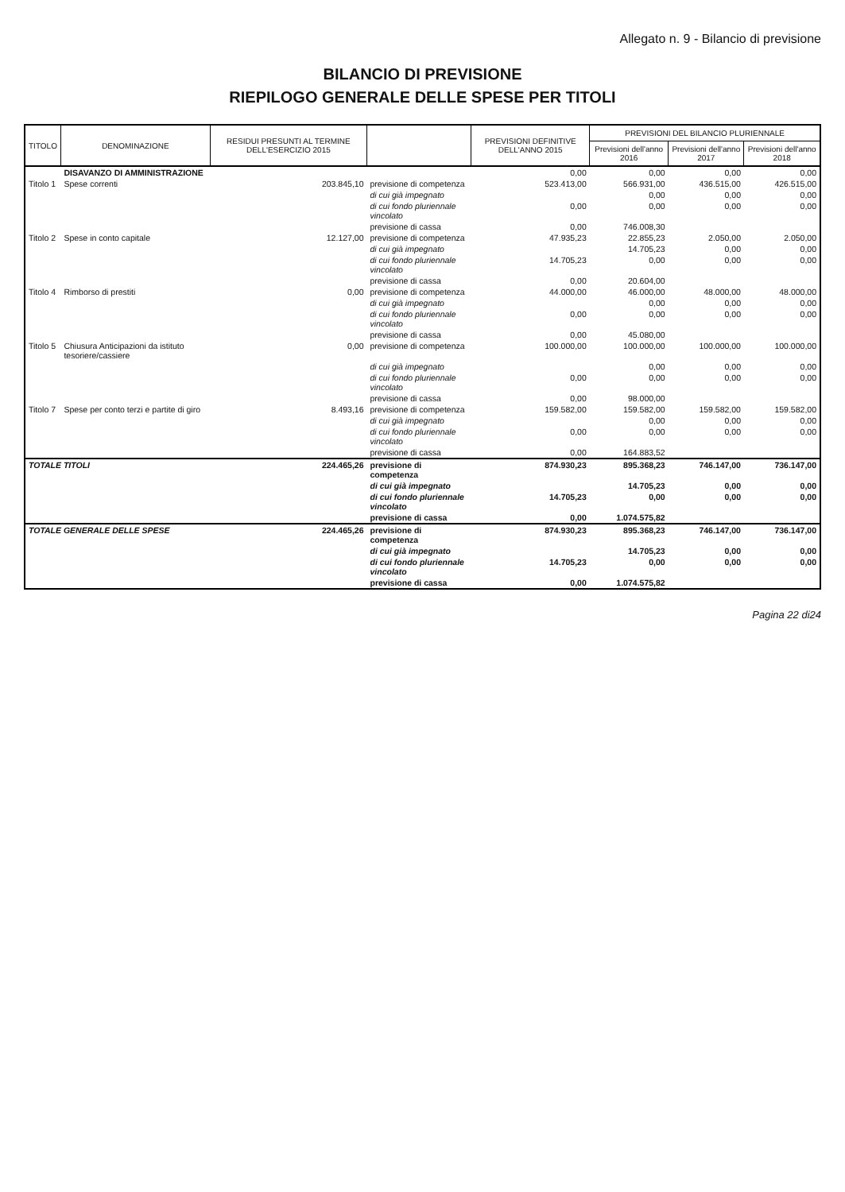Allegato n. 9 - Bilancio di previsione
BILANCIO DI PREVISIONE
RIEPILOGO GENERALE DELLE SPESE PER TITOLI
| TITOLO | DENOMINAZIONE | RESIDUI PRESUNTI AL TERMINE DELL'ESERCIZIO 2015 | | PREVISIONI DEFINITIVE DELL'ANNO 2015 | PREVISIONI DEL BILANCIO PLURIENNALE | | |
| --- | --- | --- | --- | --- | --- | --- | --- |
| | | | | | Previsioni dell'anno 2016 | Previsioni dell'anno 2017 | Previsioni dell'anno 2018 |
| | DISAVANZO DI AMMINISTRAZIONE | | | 0,00 | 0,00 | 0,00 | 0,00 |
| Titolo 1 | Spese correnti | 203.845,10 | previsione di competenza | 523.413,00 | 566.931,00 | 436.515,00 | 426.515,00 |
| | | | di cui già impegnato | | 0,00 | 0,00 | 0,00 |
| | | | di cui fondo pluriennale vincolato | 0,00 | 0,00 | 0,00 | 0,00 |
| | | | previsione di cassa | 0,00 | 746.008,30 | | |
| Titolo 2 | Spese in conto capitale | 12.127,00 | previsione di competenza | 47.935,23 | 22.855,23 | 2.050,00 | 2.050,00 |
| | | | di cui già impegnato | | 14.705,23 | 0,00 | 0,00 |
| | | | di cui fondo pluriennale vincolato | 14.705,23 | 0,00 | 0,00 | 0,00 |
| | | | previsione di cassa | 0,00 | 20.604,00 | | |
| Titolo 4 | Rimborso di prestiti | 0,00 | previsione di competenza | 44.000,00 | 46.000,00 | 48.000,00 | 48.000,00 |
| | | | di cui già impegnato | | 0,00 | 0,00 | 0,00 |
| | | | di cui fondo pluriennale vincolato | 0,00 | 0,00 | 0,00 | 0,00 |
| | | | previsione di cassa | 0,00 | 45.080,00 | | |
| Titolo 5 | Chiusura Anticipazioni da istituto tesoriere/cassiere | 0,00 | previsione di competenza | 100.000,00 | 100.000,00 | 100.000,00 | 100.000,00 |
| | | | di cui già impegnato | | 0,00 | 0,00 | 0,00 |
| | | | di cui fondo pluriennale vincolato | 0,00 | 0,00 | 0,00 | 0,00 |
| | | | previsione di cassa | 0,00 | 98.000,00 | | |
| Titolo 7 | Spese per conto terzi e partite di giro | 8.493,16 | previsione di competenza | 159.582,00 | 159.582,00 | 159.582,00 | 159.582,00 |
| | | | di cui già impegnato | | 0,00 | 0,00 | 0,00 |
| | | | di cui fondo pluriennale vincolato | 0,00 | 0,00 | 0,00 | 0,00 |
| | | | previsione di cassa | 0,00 | 164.883,52 | | |
| TOTALE TITOLI | | 224.465,26 | previsione di competenza | 874.930,23 | 895.368,23 | 746.147,00 | 736.147,00 |
| | | | di cui già impegnato | | 14.705,23 | 0,00 | 0,00 |
| | | | di cui fondo pluriennale vincolato | 14.705,23 | 0,00 | 0,00 | 0,00 |
| | | | previsione di cassa | 0,00 | 1.074.575,82 | | |
| TOTALE GENERALE DELLE SPESE | | 224.465,26 | previsione di competenza | 874.930,23 | 895.368,23 | 746.147,00 | 736.147,00 |
| | | | di cui già impegnato | | 14.705,23 | 0,00 | 0,00 |
| | | | di cui fondo pluriennale vincolato | 14.705,23 | 0,00 | 0,00 | 0,00 |
| | | | previsione di cassa | 0,00 | 1.074.575,82 | | |
Pagina 22 di24